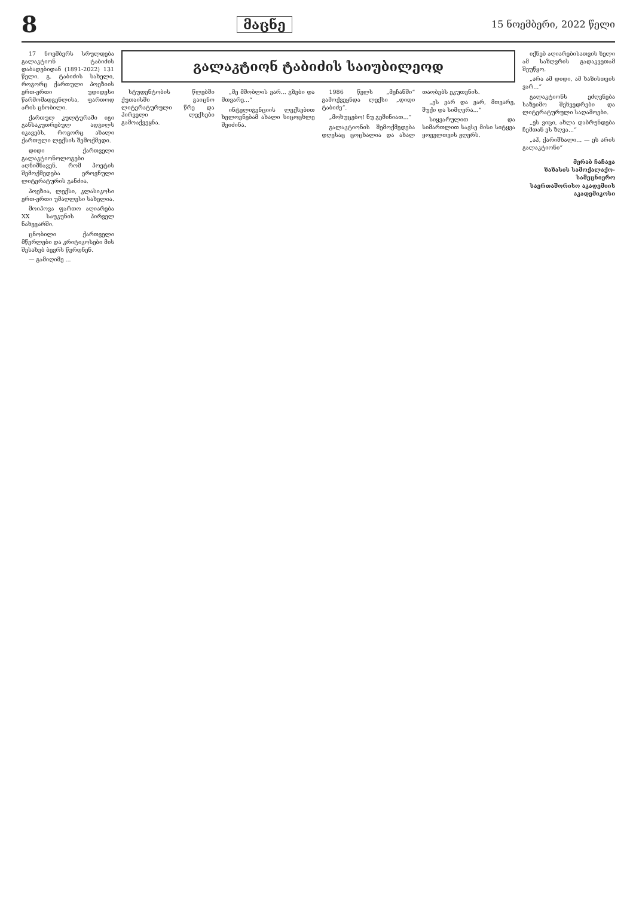8
მაცნე
15 ნოემბერი, 2022 წელი
17 ნოემბერს სრულდება გალაკტიონ ტაბიძის დაბადებიდან (1891-2022) 131 წელი. გ. ტაბიძის სახელი, როგორც ქართული პოეზიის ერთ-ერთი უდიდესი წარმომადგენლისა, ფართოდ არის ცნობილი.
ქართულ კულტურაში იგი განსაკუთრებულ ადგილს იკავებს, როგორც ახალი ქართული ლექსის შემოქმედი.
დიდი ქართველი გალაკტიონოლოგები აღნიშნავენ, რომ პოეტის შემოქმედება ეროვნული ლიტერატურის განძია.
პოეზია, ლექსი, კლასიკოსი ერთ-ერთი უმაღლესი სახელია.
მოიპოვა ფართო აღიარება XX საუკუნის პირველ ნახევარში.
ცნობილი ქართველი მწერლები და კრიტიკოსები მის შესახებ ბევრს წერდნენ.
— გამიღიმე ...
გალაკტიონ ტაბიძის საიუბილეოდ
სტუდენტობის წლებში ქუთაისში გაიცნო ლიტერატურული წრე და პირველი ლექსები გამოაქვეყნა.
„მე მშობლის ვარ... გზები და მთვარე...“
ინტელიგენციის ლექსებით ხელოვნებამ ახალი სიცოცხლე შეიძინა.
1986 წელს „მეჩანში“ გამოქვეყნდა ლექსი „დიდი ტაბიძე“.
„მოხუცებო! ნუ გეშინიათ...“
გალაკტიონის შემოქმედება დღესაც ცოცხალია და ახალ თაობებს ეკუთვნის.
„ეს ვარ და ვარ, მთვარე, შუქი და სიმღერა...“
სიყვარულით და სიმართლით სავსე მისი სიტყვა ყოველთვის ჟღერს.
იქნებ აღიარებისათვის ხელი ამ საზღვრის გადაკვეთამ შეუწყო.
„არა ამ დიდი, ამ ხაზისთვის ვარ...“
გალაკტიონს ეძღვნება საზეიმო შეხვედრები და ლიტერატურული საღამოები.
„ეს ვიცი, ახლა დაბრუნდება ჩემთან ეს ზღვა...“
„აჰ, ქარიშხალი... — ეს არის გალაკტიონი“
მერაბ ჩაჩავა
ზაზასის სამოქალაქო-სამეცნიერო
საერთაშორისო აკადემიის
აკადემიკოსი